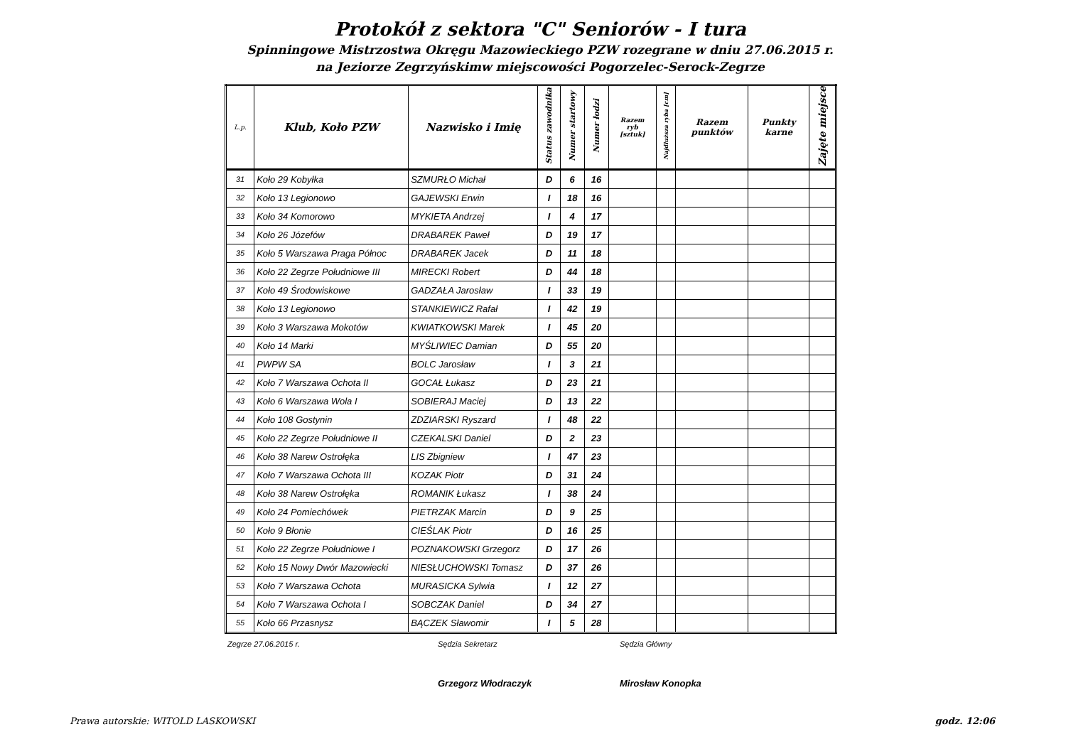Protokół z sektora "C" Seniorów - I tura
Spinningowe Mistrzostwa Okręgu Mazowieckiego PZW rozegrane w dniu 27.06.2015 r.
na Jeziorze Zegrzyńskimw miejscowości Pogorzelec-Serock-Zegrze
| L.p. | Klub, Koło PZW | Nazwisko i Imię | Status zawodnika | Numer startowy | Numer łodzi | Razem ryb [sztuk] | Najdłuższa ryba [cm] | Razem punktów | Punkty karne | Zajęte miejsce |
| --- | --- | --- | --- | --- | --- | --- | --- | --- | --- | --- |
| 31 | Koło 29 Kobyłka | SZMURŁO Michał | D | 6 | 16 | | | | | |
| 32 | Koło 13 Legionowo | GAJEWSKI Erwin | I | 18 | 16 | | | | | |
| 33 | Koło 34 Komorowo | MYKIETA Andrzej | I | 4 | 17 | | | | | |
| 34 | Koło 26 Józefów | DRABAREK Paweł | D | 19 | 17 | | | | | |
| 35 | Koło 5 Warszawa Praga Północ | DRABAREK Jacek | D | 11 | 18 | | | | | |
| 36 | Koło 22 Zegrze Południowe III | MIRECKI Robert | D | 44 | 18 | | | | | |
| 37 | Koło 49 Środowiskowe | GADZAŁA Jarosław | I | 33 | 19 | | | | | |
| 38 | Koło 13 Legionowo | STANKIEWICZ Rafał | I | 42 | 19 | | | | | |
| 39 | Koło 3 Warszawa Mokotów | KWIATKOWSKI Marek | I | 45 | 20 | | | | | |
| 40 | Koło 14 Marki | MYŚLIWIEC Damian | D | 55 | 20 | | | | | |
| 41 | PWPW SA | BOLC Jarosław | I | 3 | 21 | | | | | |
| 42 | Koło 7 Warszawa Ochota II | GOCAŁ Łukasz | D | 23 | 21 | | | | | |
| 43 | Koło 6 Warszawa Wola I | SOBIERAJ Maciej | D | 13 | 22 | | | | | |
| 44 | Koło 108 Gostynin | ZDZIARSKI Ryszard | I | 48 | 22 | | | | | |
| 45 | Koło 22 Zegrze Południowe II | CZEKALSKI Daniel | D | 2 | 23 | | | | | |
| 46 | Koło 38 Narew Ostrołęka | LIS Zbigniew | I | 47 | 23 | | | | | |
| 47 | Koło 7 Warszawa Ochota III | KOZAK Piotr | D | 31 | 24 | | | | | |
| 48 | Koło 38 Narew Ostrołęka | ROMANIK Łukasz | I | 38 | 24 | | | | | |
| 49 | Koło 24 Pomiechówek | PIETRZAK Marcin | D | 9 | 25 | | | | | |
| 50 | Koło 9 Błonie | CIEŚLAK Piotr | D | 16 | 25 | | | | | |
| 51 | Koło 22 Zegrze Południowe I | POZNAKOWSKI Grzegorz | D | 17 | 26 | | | | | |
| 52 | Koło 15 Nowy Dwór Mazowiecki | NIESŁUCHOWSKI Tomasz | D | 37 | 26 | | | | | |
| 53 | Koło 7 Warszawa Ochota | MURASICKA Sylwia | I | 12 | 27 | | | | | |
| 54 | Koło 7 Warszawa Ochota I | SOBCZAK Daniel | D | 34 | 27 | | | | | |
| 55 | Koło 66 Przasnysz | BĄCZEK Sławomir | I | 5 | 28 | | | | | |
Zegrze 27.06.2015 r. Sędzia Sekretarz Sędzia Główny
Grzegorz Włodraczyk Mirosław Konopka
Prawa autorskie: WITOLD LASKOWSKI godz. 12:06